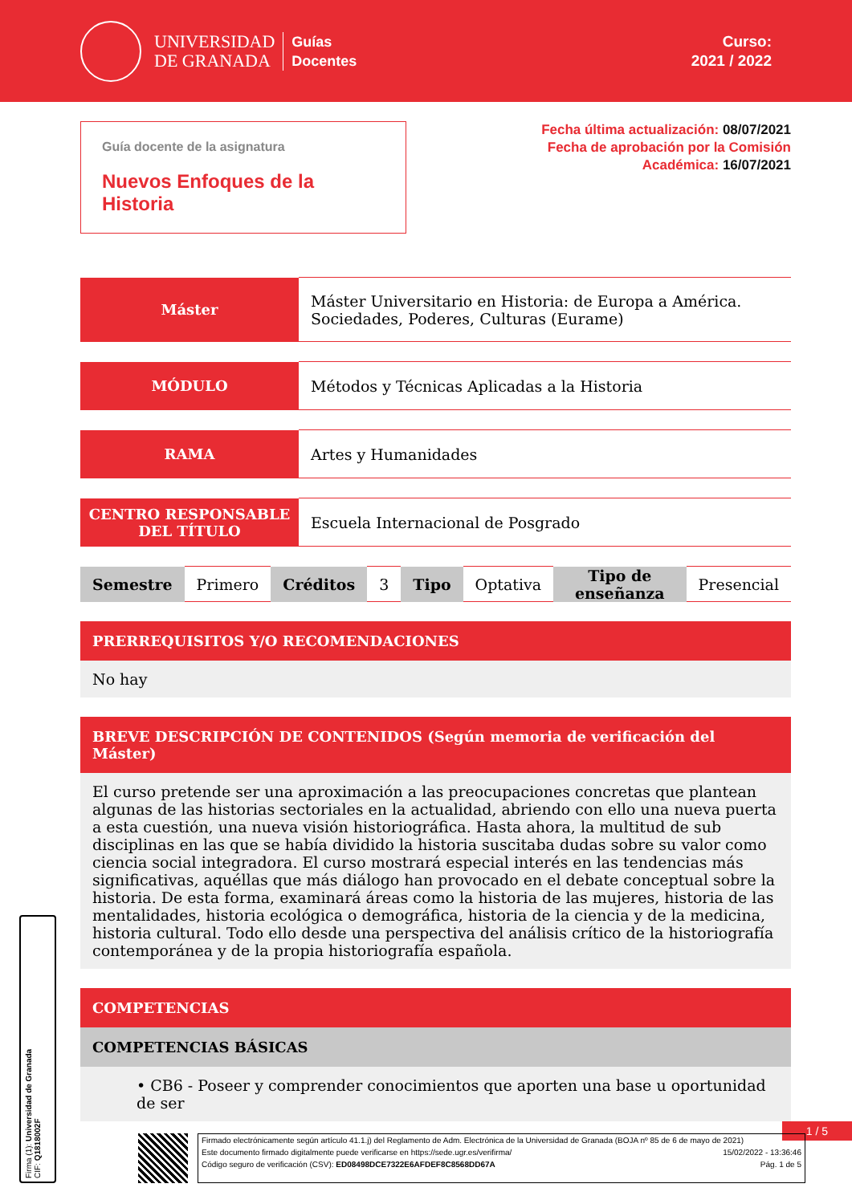UNIVERSIDAD
DE GRANADA
Guías
Docentes
Curso:
2021 / 2022
Guía docente de la asignatura
Nuevos Enfoques de la Historia
Fecha última actualización: 08/07/2021
Fecha de aprobación por la Comisión
Académica: 16/07/2021
| Máster | Máster Universitario en Historia: de Europa a América. Sociedades, Poderes, Culturas (Eurame) |
| MÓDULO | Métodos y Técnicas Aplicadas a la Historia |
| RAMA | Artes y Humanidades |
| CENTRO RESPONSABLE DEL TÍTULO | Escuela Internacional de Posgrado |
| Semestre | Primero | Créditos | 3 | Tipo | Optativa | Tipo de enseñanza | Presencial |
PRERREQUISITOS Y/O RECOMENDACIONES
No hay
BREVE DESCRIPCIÓN DE CONTENIDOS (Según memoria de verificación del Máster)
El curso pretende ser una aproximación a las preocupaciones concretas que plantean algunas de las historias sectoriales en la actualidad, abriendo con ello una nueva puerta a esta cuestión, una nueva visión historiográfica. Hasta ahora, la multitud de sub disciplinas en las que se había dividido la historia suscitaba dudas sobre su valor como ciencia social integradora. El curso mostrará especial interés en las tendencias más significativas, aquéllas que más diálogo han provocado en el debate conceptual sobre la historia. De esta forma, examinará áreas como la historia de las mujeres, historia de las mentalidades, historia ecológica o demográfica, historia de la ciencia y de la medicina, historia cultural. Todo ello desde una perspectiva del análisis crítico de la historiografía contemporánea y de la propia historiografía española.
COMPETENCIAS
COMPETENCIAS BÁSICAS
• CB6 - Poseer y comprender conocimientos que aporten una base u oportunidad de ser
1 / 5
Firmado electrónicamente según artículo 41.1.j) del Reglamento de Adm. Electrónica de la Universidad de Granada (BOJA nº 85 de 6 de mayo de 2021)
Este documento firmado digitalmente puede verificarse en https://sede.ugr.es/verifirma/ 15/02/2022 - 13:36:46
Código seguro de verificación (CSV): ED08498DCE7322E6AFDEF8C8568DD67A Pág. 1 de 5
Firma (1): Universidad de Granada
CIF: Q1818002F